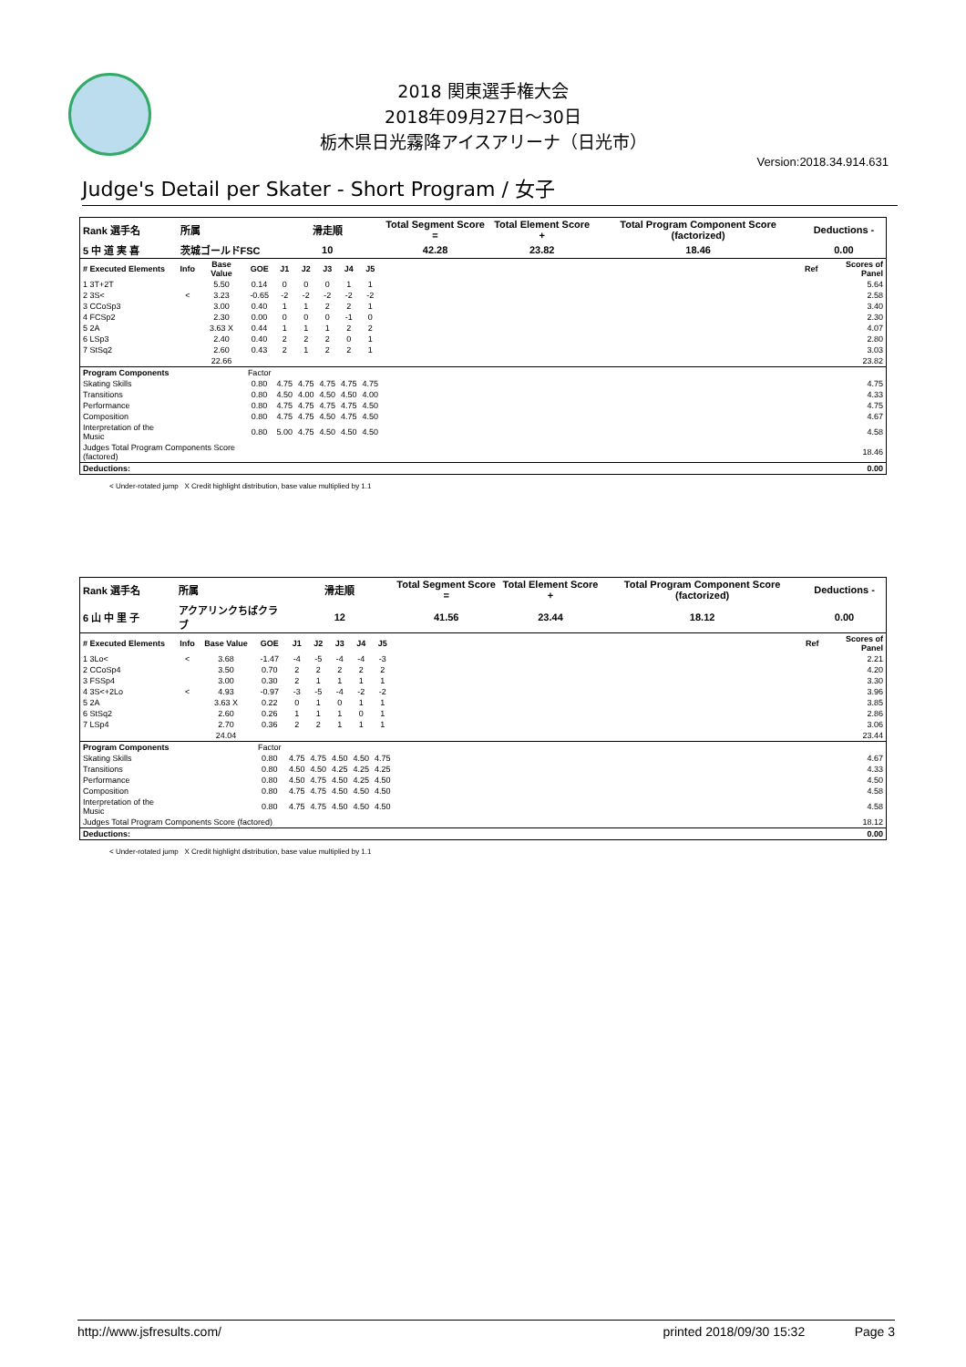2018 関東選手権大会
2018年09月27日～30日
栃木県日光霧降アイスアリーナ（日光市）
Version:2018.34.914.631
Judge's Detail per Skater - Short Program / 女子
| Rank 選手名 | 所属 | | | 滑走順 | | | | | Total Segment Score = | Total Element Score + | Total Program Component Score (factorized) | Deductions - | |
| --- | --- | --- | --- | --- | --- | --- | --- | --- | --- | --- | --- | --- | --- |
| 5 中 道 実 喜 | 茨城ゴールドFSC | | | 10 | | | | | 42.28 | 23.82 | 18.46 | 0.00 | |
| # Executed Elements | Info | Base Value | GOE | J1 | J2 | J3 | J4 | J5 | | | | Ref | Scores of Panel |
| 1 3T+2T | | 5.50 | 0.14 | 0 | 0 | 0 | 1 | 1 | | | | | 5.64 |
| 2 3S< | < | 3.23 | -0.65 | -2 | -2 | -2 | -2 | -2 | | | | | 2.58 |
| 3 CCoSp3 | | 3.00 | 0.40 | 1 | 1 | 2 | 2 | 1 | | | | | 3.40 |
| 4 FCSp2 | | 2.30 | 0.00 | 0 | 0 | 0 | -1 | 0 | | | | | 2.30 |
| 5 2A | | 3.63 X | 0.44 | 1 | 1 | 1 | 2 | 2 | | | | | 4.07 |
| 6 LSp3 | | 2.40 | 0.40 | 2 | 2 | 2 | 0 | 1 | | | | | 2.80 |
| 7 StSq2 | | 2.60 | 0.43 | 2 | 1 | 2 | 2 | 1 | | | | | 3.03 |
| | | 22.66 | | | | | | | | | | | 23.82 |
| Program Components | | | Factor | | | | | | | | | | |
| Skating Skills | | | 0.80 | 4.75 | 4.75 | 4.75 | 4.75 | 4.75 | | | | | 4.75 |
| Transitions | | | 0.80 | 4.50 | 4.00 | 4.50 | 4.50 | 4.00 | | | | | 4.33 |
| Performance | | | 0.80 | 4.75 | 4.75 | 4.75 | 4.75 | 4.50 | | | | | 4.75 |
| Composition | | | 0.80 | 4.75 | 4.75 | 4.50 | 4.75 | 4.50 | | | | | 4.67 |
| Interpretation of the Music | | | 0.80 | 5.00 | 4.75 | 4.50 | 4.50 | 4.50 | | | | | 4.58 |
| Judges Total Program Components Score (factored) | | | | | | | | | | | | | 18.46 |
| Deductions: | | | | | | | | | | | | | 0.00 |
< Under-rotated jump X Credit highlight distribution, base value multiplied by 1.1
| Rank 選手名 | 所属 | | | 滑走順 | | | | | Total Segment Score = | Total Element Score + | Total Program Component Score (factorized) | Deductions - | |
| --- | --- | --- | --- | --- | --- | --- | --- | --- | --- | --- | --- | --- | --- |
| 6 山 中 里 子 | アクアリンクちばクラブ | | | 12 | | | | | 41.56 | 23.44 | 18.12 | 0.00 | |
| # Executed Elements | Info | Base Value | GOE | J1 | J2 | J3 | J4 | J5 | | | | Ref | Scores of Panel |
| 1 3Lo< | < | 3.68 | -1.47 | -4 | -5 | -4 | -4 | -3 | | | | | 2.21 |
| 2 CCoSp4 | | 3.50 | 0.70 | 2 | 2 | 2 | 2 | 2 | | | | | 4.20 |
| 3 FSSp4 | | 3.00 | 0.30 | 2 | 1 | 1 | 1 | 1 | | | | | 3.30 |
| 4 3S<+2Lo | < | 4.93 | -0.97 | -3 | -5 | -4 | -2 | -2 | | | | | 3.96 |
| 5 2A | | 3.63 X | 0.22 | 0 | 1 | 0 | 1 | 1 | | | | | 3.85 |
| 6 StSq2 | | 2.60 | 0.26 | 1 | 1 | 1 | 0 | 1 | | | | | 2.86 |
| 7 LSp4 | | 2.70 | 0.36 | 2 | 2 | 1 | 1 | 1 | | | | | 3.06 |
| | | 24.04 | | | | | | | | | | | 23.44 |
| Program Components | | | Factor | | | | | | | | | | |
| Skating Skills | | | 0.80 | 4.75 | 4.75 | 4.50 | 4.50 | 4.75 | | | | | 4.67 |
| Transitions | | | 0.80 | 4.50 | 4.50 | 4.25 | 4.25 | 4.25 | | | | | 4.33 |
| Performance | | | 0.80 | 4.50 | 4.75 | 4.50 | 4.25 | 4.50 | | | | | 4.50 |
| Composition | | | 0.80 | 4.75 | 4.75 | 4.50 | 4.50 | 4.50 | | | | | 4.58 |
| Interpretation of the Music | | | 0.80 | 4.75 | 4.75 | 4.50 | 4.50 | 4.50 | | | | | 4.58 |
| Judges Total Program Components Score (factored) | | | | | | | | | | | | | 18.12 |
| Deductions: | | | | | | | | | | | | | 0.00 |
< Under-rotated jump X Credit highlight distribution, base value multiplied by 1.1
http://www.jsfresults.com/ printed 2018/09/30 15:32 Page 3